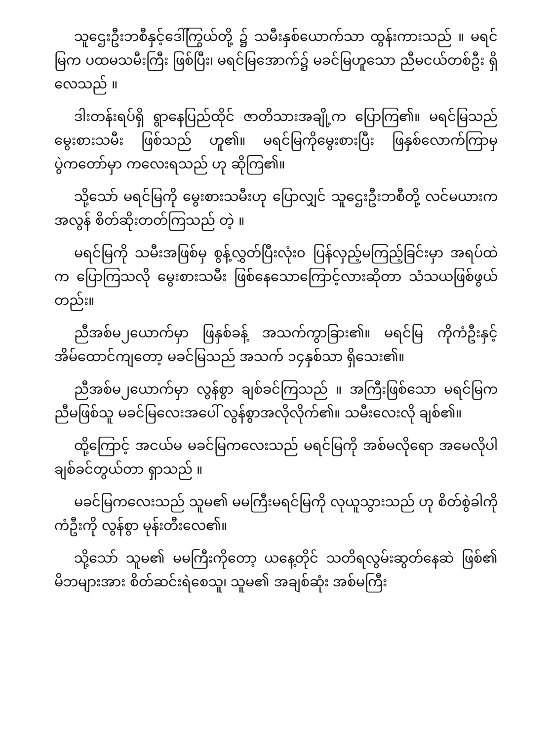သူဌေးဦးဘစီနှင့်ဒေါ်ကြွယ်တို့ ၌ သမီးနှစ်ယောက်သာ ထွန်းကားသည် ။ မရင်မြက ပထမသမီးကြီး ဖြစ်ပြီး၊ မရင်မြအောက်၌ မခင်မြဟူသော ညီမငယ်တစ်ဦး ရှိလေသည် ။
ဒါးတန်းရပ်ရှိ ရွာနေပြည်ထိုင် ဇာတိသားအချို့က ပြောကြ၏။ မရင်မြသည် မွေးစားသမီး ဖြစ်သည် ဟူ၏။ မရင်မြကိုမွေးစားပြီး ဖြနှစ်လောက်ကြာမှ ပွဲကတော်မှာ ကလေးရသည် ဟု ဆိုကြ၏။
သို့သော် မရင်မြကို မွေးစားသမီးဟု ပြောလျှင် သူဌေးဦးဘစီတို့ လင်မယားက အလွန် စိတ်ဆိုးတတ်ကြသည် တဲ့ ။
မရင်မြကို သမီးအဖြစ်မှ စွန့်လွှတ်ပြီးလုံး၀ ပြန်လှည့်မကြည့်ခြင်းမှာ အရပ်ထဲက ပြောကြသလို မွေးစားသမီး ဖြစ်နေသောကြောင့်လားဆိုတာ သံသယဖြစ်ဖွယ်တည်း။
ညီအစ်မ၂ယောက်မှာ ဖြနှစ်ခန့် အသက်ကွာခြား၏။ မရင်မြ ကိုကံဦးနှင့်အိမ်ထောင်ကျတော့ မခင်မြသည် အသက် ၁၄နှစ်သာ ရှိသေး၏။
ညီအစ်မ၂ယောက်မှာ လွန်စွာ ချစ်ခင်ကြသည် ။ အကြီးဖြစ်သော မရင်မြကညီမဖြစ်သူ မခင်မြလေးအပေါ် လွန်စွာအလိုလိုက်၏။ သမီးလေးလို ချစ်၏။
ထို့ကြောင့် အငယ်မ မခင်မြကလေးသည် မရင်မြကို အစ်မလိုရော အမေလိုပါ ချစ်ခင်တွယ်တာ ရှာသည် ။
မခင်မြကလေးသည် သူမ၏ မမကြီးမရင်မြကို လုယူသွားသည် ဟု စိတ်စွဲခါကိုကံဦးကို လွန်စွာ မုန်းတီးလေ၏။
သို့သော် သူမ၏ မမကြီးကိုတော့ ယနေ့တိုင် သတိရလွမ်းဆွတ်နေဆဲ ဖြစ်၏ မိဘများအား စိတ်ဆင်းရဲစေသူ၊ သူမ၏ အချစ်ဆုံး အစ်မကြီး